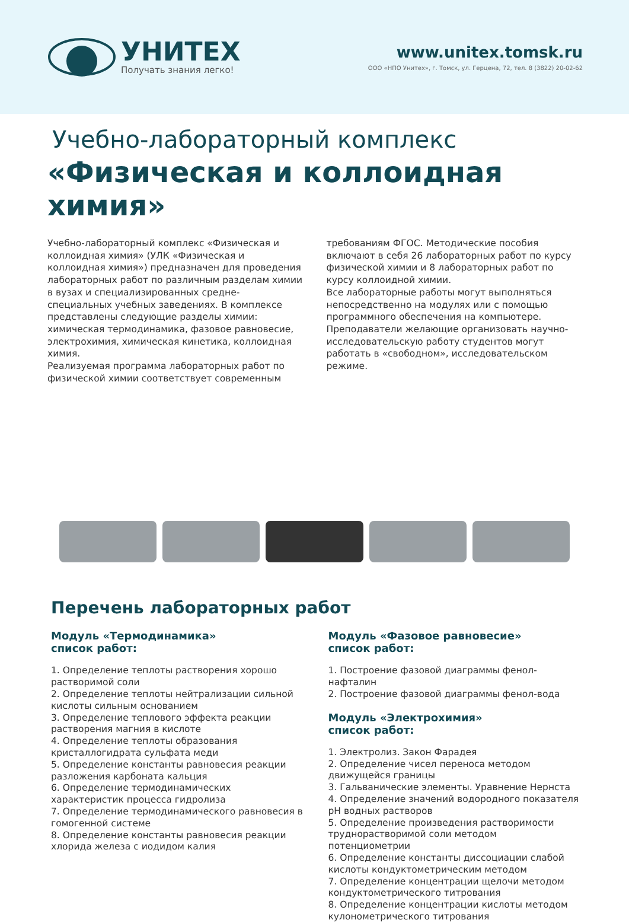УНИТЕХ
Получать знания легко!
www.unitex.tomsk.ru
ООО «НПО Унитех», г. Томск, ул. Герцена, 72, тел. 8 (3822) 20-02-62
Учебно-лабораторный комплекс
«Физическая и коллоидная химия»
Учебно-лабораторный комплекс «Физическая и коллоидная химия» (УЛК «Физическая и коллоидная химия») предназначен для проведения лабораторных работ по различным разделам химии в вузах и специализированных средне-специальных учебных заведениях. В комплексе представлены следующие разделы химии: химическая термодинамика, фазовое равновесие, электрохимия, химическая кинетика, коллоидная химия.
Реализуемая программа лабораторных работ по физической химии соответствует современным
требованиям ФГОС. Методические пособия включают в себя 26 лабораторных работ по курсу физической химии и 8 лабораторных работ по курсу коллоидной химии.
Все лабораторные работы могут выполняться непосредственно на модулях или с помощью программного обеспечения на компьютере.
Преподаватели желающие организовать научно-исследовательскую работу студентов могут работать в «свободном», исследовательском режиме.
Перечень лабораторных работ
Модуль «Термодинамика»
список работ:
1. Определение теплоты растворения хорошо растворимой соли
2. Определение теплоты нейтрализации сильной кислоты сильным основанием
3. Определение теплового эффекта реакции растворения магния в кислоте
4. Определение теплоты образования кристаллогидрата сульфата меди
5. Определение константы равновесия реакции разложения карбоната кальция
6. Определение термодинамических характеристик процесса гидролиза
7. Определение термодинамического равновесия в гомогенной системе
8. Определение константы равновесия реакции хлорида железа с иодидом калия
Модуль «Фазовое равновесие»
список работ:
1. Построение фазовой диаграммы фенол-нафталин
2. Построение фазовой диаграммы фенол-вода
Модуль «Электрохимия»
список работ:
1. Электролиз. Закон Фарадея
2. Определение чисел переноса методом движущейся границы
3. Гальванические элементы. Уравнение Нернста
4. Определение значений водородного показателя pH водных растворов
5. Определение произведения растворимости труднорастворимой соли методом потенциометрии
6. Определение константы диссоциации слабой кислоты кондуктометрическим методом
7. Определение концентрации щелочи методом кондуктометрического титрования
8. Определение концентрации кислоты методом кулонометрического титрования